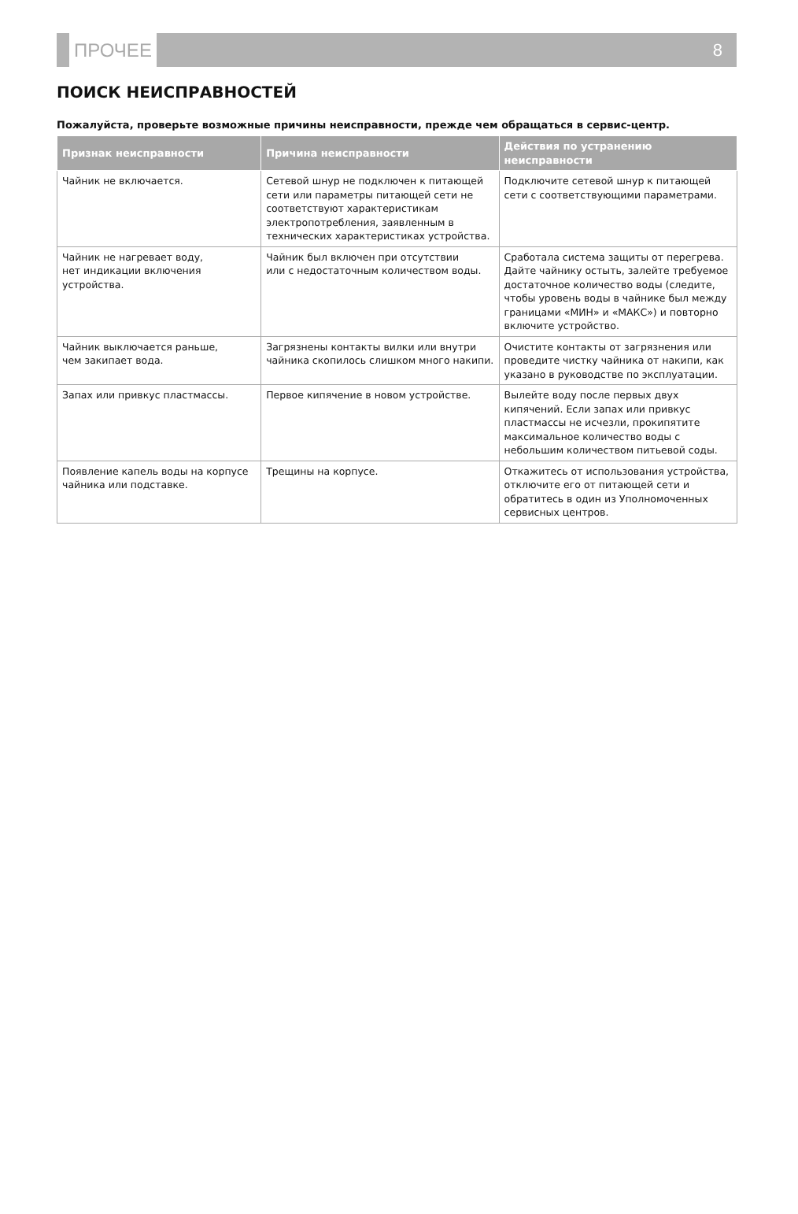ПРОЧЕЕ 8
ПОИСК НЕИСПРАВНОСТЕЙ
Пожалуйста, проверьте возможные причины неисправности, прежде чем обращаться в сервис-центр.
| Признак неисправности | Причина неисправности | Действия по устранению неисправности |
| --- | --- | --- |
| Чайник не включается. | Сетевой шнур не подключен к питающей сети или параметры питающей сети не соответствуют характеристикам электропотребления, заявленным в технических характеристиках устройства. | Подключите сетевой шнур к питающей сети с соответствующими параметрами. |
| Чайник не нагревает воду, нет индикации включения устройства. | Чайник был включен при отсутствии или с недостаточным количеством воды. | Сработала система защиты от перегрева. Дайте чайнику остыть, залейте требуемое достаточное количество воды (следите, чтобы уровень воды в чайнике был между границами «МИН» и «МАКС») и повторно включите устройство. |
| Чайник выключается раньше, чем закипает вода. | Загрязнены контакты вилки или внутри чайника скопилось слишком много накипи. | Очистите контакты от загрязнения или проведите чистку чайника от накипи, как указано в руководстве по эксплуатации. |
| Запах или привкус пластмассы. | Первое кипячение в новом устройстве. | Вылейте воду после первых двух кипячений. Если запах или привкус пластмассы не исчезли, прокипятите максимальное количество воды с небольшим количеством питьевой соды. |
| Появление капель воды на корпусе чайника или подставке. | Трещины на корпусе. | Откажитесь от использования устройства, отключите его от питающей сети и обратитесь в один из Уполномоченных сервисных центров. |